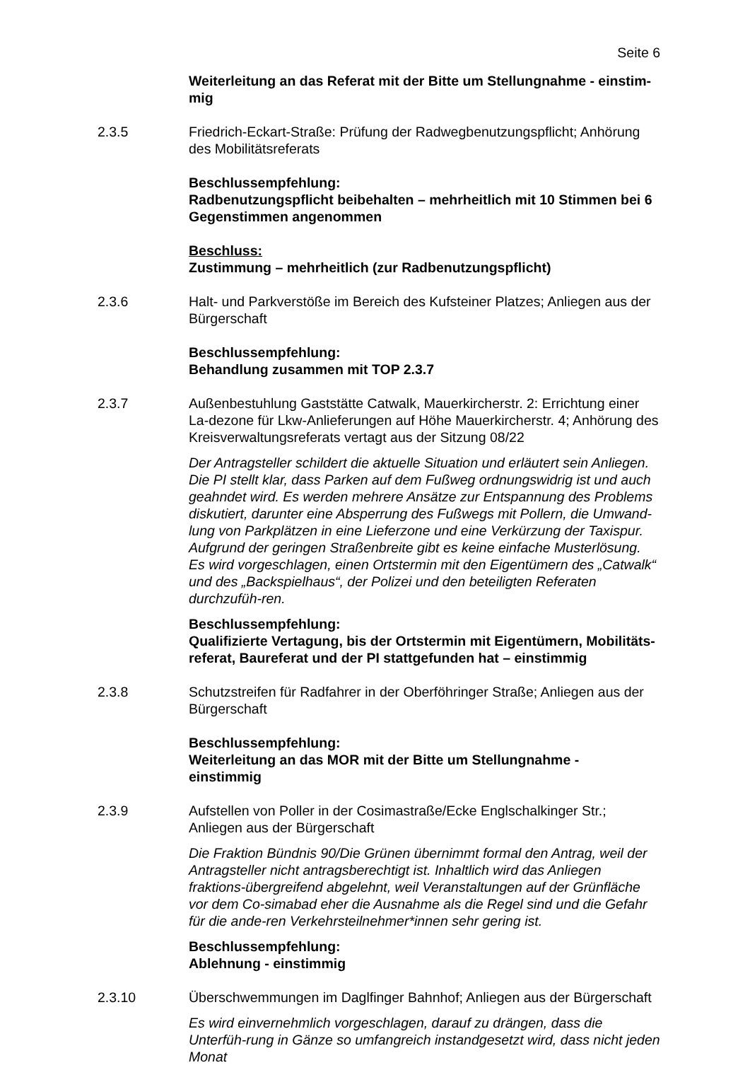Seite 6
Weiterleitung an das Referat mit der Bitte um Stellungnahme - einstim-mig
2.3.5 Friedrich-Eckart-Straße: Prüfung der Radwegbenutzungspflicht; Anhörung des Mobilitätsreferats
Beschlussempfehlung:
Radbenutzungspflicht beibehalten – mehrheitlich mit 10 Stimmen bei 6 Gegenstimmen angenommen
Beschluss:
Zustimmung – mehrheitlich (zur Radbenutzungspflicht)
2.3.6 Halt- und Parkverstöße im Bereich des Kufsteiner Platzes; Anliegen aus der Bürgerschaft
Beschlussempfehlung:
Behandlung zusammen mit TOP 2.3.7
2.3.7 Außenbestuhlung Gaststätte Catwalk, Mauerkircherstr. 2: Errichtung einer La-dezone für Lkw-Anlieferungen auf Höhe Mauerkircherstr. 4; Anhörung des Kreisverwaltungsreferats vertagt aus der Sitzung 08/22
Der Antragsteller schildert die aktuelle Situation und erläutert sein Anliegen. Die PI stellt klar, dass Parken auf dem Fußweg ordnungswidrig ist und auch geahndet wird. Es werden mehrere Ansätze zur Entspannung des Problems diskutiert, darunter eine Absperrung des Fußwegs mit Pollern, die Umwand-lung von Parkplätzen in eine Lieferzone und eine Verkürzung der Taxispur. Aufgrund der geringen Straßenbreite gibt es keine einfache Musterlösung. Es wird vorgeschlagen, einen Ortstermin mit den Eigentümern des „Catwalk“ und des „Backspielhaus“, der Polizei und den beteiligten Referaten durchzufüh-ren.
Beschlussempfehlung:
Qualifizierte Vertagung, bis der Ortstermin mit Eigentümern, Mobilitäts-referat, Baureferat und der PI stattgefunden hat – einstimmig
2.3.8 Schutzstreifen für Radfahrer in der Oberföhringer Straße; Anliegen aus der Bürgerschaft
Beschlussempfehlung:
Weiterleitung an das MOR mit der Bitte um Stellungnahme -
einstimmig
2.3.9 Aufstellen von Poller in der Cosimastraße/Ecke Englschalkinger Str.; Anliegen aus der Bürgerschaft
Die Fraktion Bündnis 90/Die Grünen übernimmt formal den Antrag, weil der Antragsteller nicht antragsberechtigt ist. Inhaltlich wird das Anliegen fraktions-übergreifend abgelehnt, weil Veranstaltungen auf der Grünfläche vor dem Co-simabad eher die Ausnahme als die Regel sind und die Gefahr für die ande-ren Verkehrsteilnehmer*innen sehr gering ist.
Beschlussempfehlung:
Ablehnung - einstimmig
2.3.10 Überschwemmungen im Daglfinger Bahnhof; Anliegen aus der Bürgerschaft
Es wird einvernehmlich vorgeschlagen, darauf zu drängen, dass die Unterfüh-rung in Gänze so umfangreich instandgesetzt wird, dass nicht jeden Monat